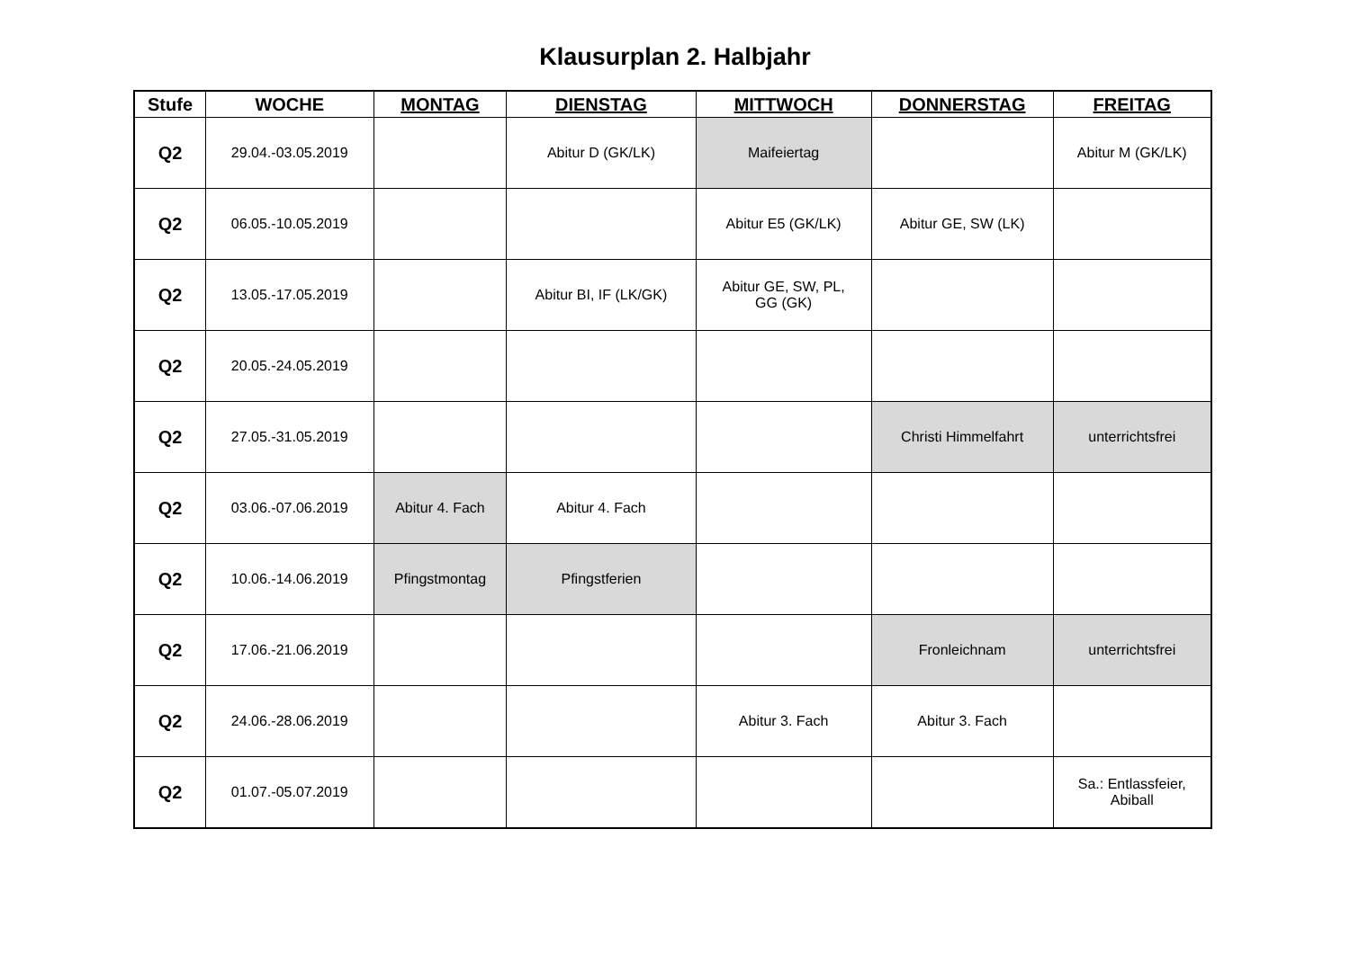Klausurplan 2. Halbjahr
| Stufe | WOCHE | MONTAG | DIENSTAG | MITTWOCH | DONNERSTAG | FREITAG |
| --- | --- | --- | --- | --- | --- | --- |
| Q2 | 29.04.-03.05.2019 | | Abitur D (GK/LK) | Maifeiertag | | Abitur M (GK/LK) |
| Q2 | 06.05.-10.05.2019 | | | Abitur E5 (GK/LK) | Abitur GE, SW (LK) | |
| Q2 | 13.05.-17.05.2019 | | Abitur BI, IF (LK/GK) | Abitur GE, SW, PL, GG (GK) | | |
| Q2 | 20.05.-24.05.2019 | | | | | |
| Q2 | 27.05.-31.05.2019 | | | | Christi Himmelfahrt | unterrichtsfrei |
| Q2 | 03.06.-07.06.2019 | Abitur 4. Fach | Abitur 4. Fach | | | |
| Q2 | 10.06.-14.06.2019 | Pfingstmontag | Pfingstferien | | | |
| Q2 | 17.06.-21.06.2019 | | | | Fronleichnam | unterrichtsfrei |
| Q2 | 24.06.-28.06.2019 | | | Abitur 3. Fach | Abitur 3. Fach | |
| Q2 | 01.07.-05.07.2019 | | | | | Sa.: Entlassfeier, Abiball |